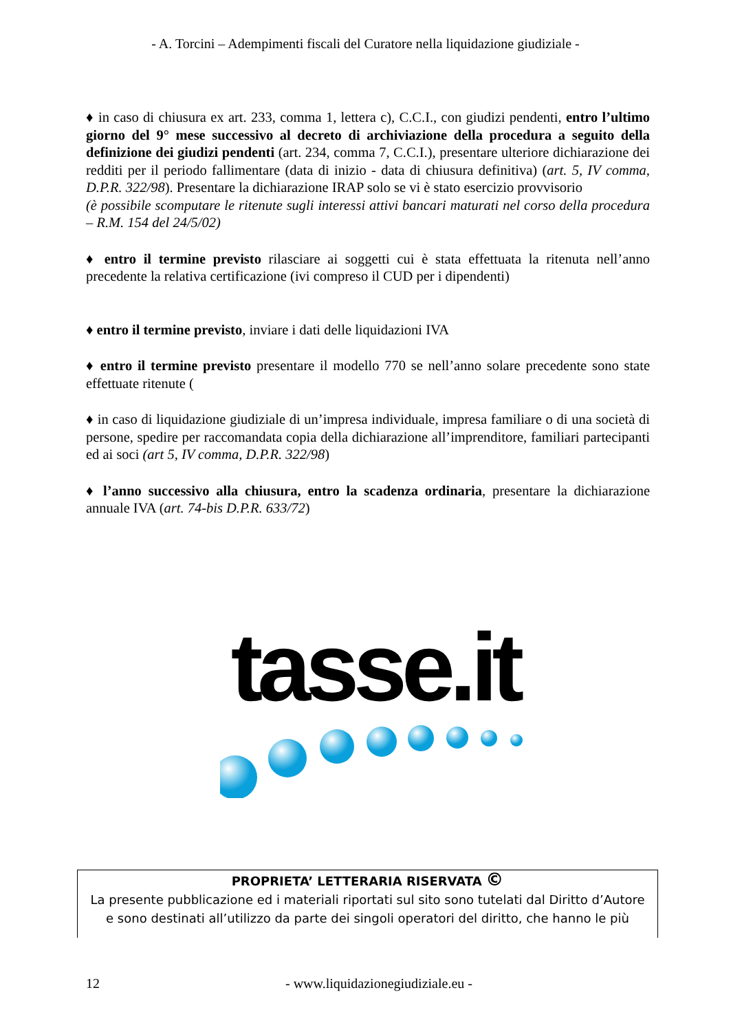- A. Torcini – Adempimenti fiscali del Curatore nella liquidazione giudiziale -
♦ in caso di chiusura ex art. 233, comma 1, lettera c), C.C.I., con giudizi pendenti, entro l’ultimo giorno del 9° mese successivo al decreto di archiviazione della procedura a seguito della definizione dei giudizi pendenti (art. 234, comma 7, C.C.I.), presentare ulteriore dichiarazione dei redditi per il periodo fallimentare (data di inizio - data di chiusura definitiva) (art. 5, IV comma, D.P.R. 322/98). Presentare la dichiarazione IRAP solo se vi è stato esercizio provvisorio
(è possibile scomputare le ritenute sugli interessi attivi bancari maturati nel corso della procedura – R.M. 154 del 24/5/02)
♦ entro il termine previsto rilasciare ai soggetti cui è stata effettuata la ritenuta nell’anno precedente la relativa certificazione (ivi compreso il CUD per i dipendenti)
♦ entro il termine previsto, inviare i dati delle liquidazioni IVA
♦ entro il termine previsto presentare il modello 770 se nell’anno solare precedente sono state effettuate ritenute (
♦ in caso di liquidazione giudiziale di un’impresa individuale, impresa familiare o di una società di persone, spedire per raccomandata copia della dichiarazione all’imprenditore, familiari partecipanti ed ai soci (art 5, IV comma, D.P.R. 322/98)
♦ l’anno successivo alla chiusura, entro la scadenza ordinaria, presentare la dichiarazione annuale IVA (art. 74-bis D.P.R. 633/72)
tasse.it
PROPRIETA’ LETTERARIA RISERVATA ©
La presente pubblicazione ed i materiali riportati sul sito sono tutelati dal Diritto d’Autore
e sono destinati all’utilizzo da parte dei singoli operatori del diritto, che hanno le più
12 - www.liquidazionegiudiziale.eu -